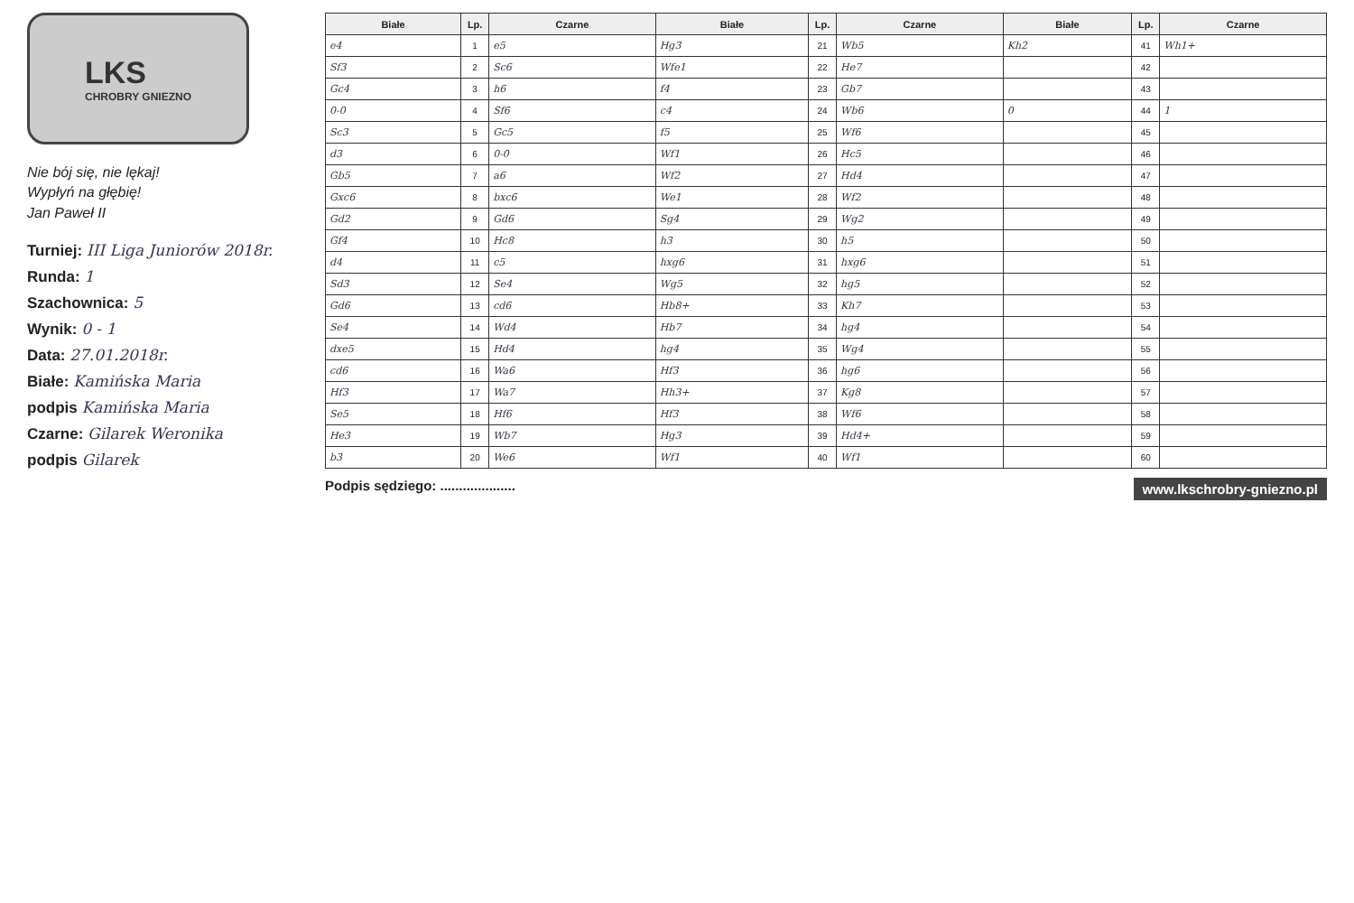LKS
CHROBRY GNIEZNO
Nie bój się, nie lękaj!
Wypłyń na głębię!
Jan Paweł II
Turniej: III Liga Juniorów 2018r.
Runda: 1
Szachownica: 5
Wynik: 0 - 1
Data: 27.01.2018r.
Białe: Kamińska Maria
podpis Kamińska Maria
Czarne: Gilarek Weronika
podpis Gilarek
| Białe | Lp. | Czarne | Białe | Lp. | Czarne | Białe | Lp. | Czarne |
| --- | --- | --- | --- | --- | --- | --- | --- | --- |
| e4 | 1 | e5 | Hg3 | 21 | Wb5 | Kh2 | 41 | Wh1+ |
| Sf3 | 2 | Sc6 | Wfe1 | 22 | He7 | | 42 | |
| Gc4 | 3 | h6 | f4 | 23 | Gb7 | | 43 | |
| 0-0 | 4 | Sf6 | c4 | 24 | Wb6 | 0 | 44 | 1 |
| Sc3 | 5 | Gc5 | f5 | 25 | Wf6 | | 45 | |
| d3 | 6 | 0-0 | Wf1 | 26 | Hc5 | | 46 | |
| Gb5 | 7 | a6 | Wf2 | 27 | Hd4 | | 47 | |
| Gxc6 | 8 | bxc6 | We1 | 28 | Wf2 | | 48 | |
| Gd2 | 9 | Gd6 | Sg4 | 29 | Wg2 | | 49 | |
| Gf4 | 10 | Hc8 | h3 | 30 | h5 | | 50 | |
| d4 | 11 | c5 | hxg6 | 31 | hxg6 | | 51 | |
| Sd3 | 12 | Se4 | Wg5 | 32 | hg5 | | 52 | |
| Gd6 | 13 | cd6 | Hb8+ | 33 | Kh7 | | 53 | |
| Se4 | 14 | Wd4 | Hb7 | 34 | hg4 | | 54 | |
| dxe5 | 15 | Hd4 | hg4 | 35 | Wg4 | | 55 | |
| cd6 | 16 | Wa6 | Hf3 | 36 | hg6 | | 56 | |
| Hf3 | 17 | Wa7 | Hh3+ | 37 | Kg8 | | 57 | |
| Se5 | 18 | Hf6 | Hf3 | 38 | Wf6 | | 58 | |
| He3 | 19 | Wb7 | Hg3 | 39 | Hd4+ | | 59 | |
| b3 | 20 | We6 | Wf1 | 40 | Wf1 | | 60 | |
Podpis sędziego: .................... www.lkschrobry-gniezno.pl